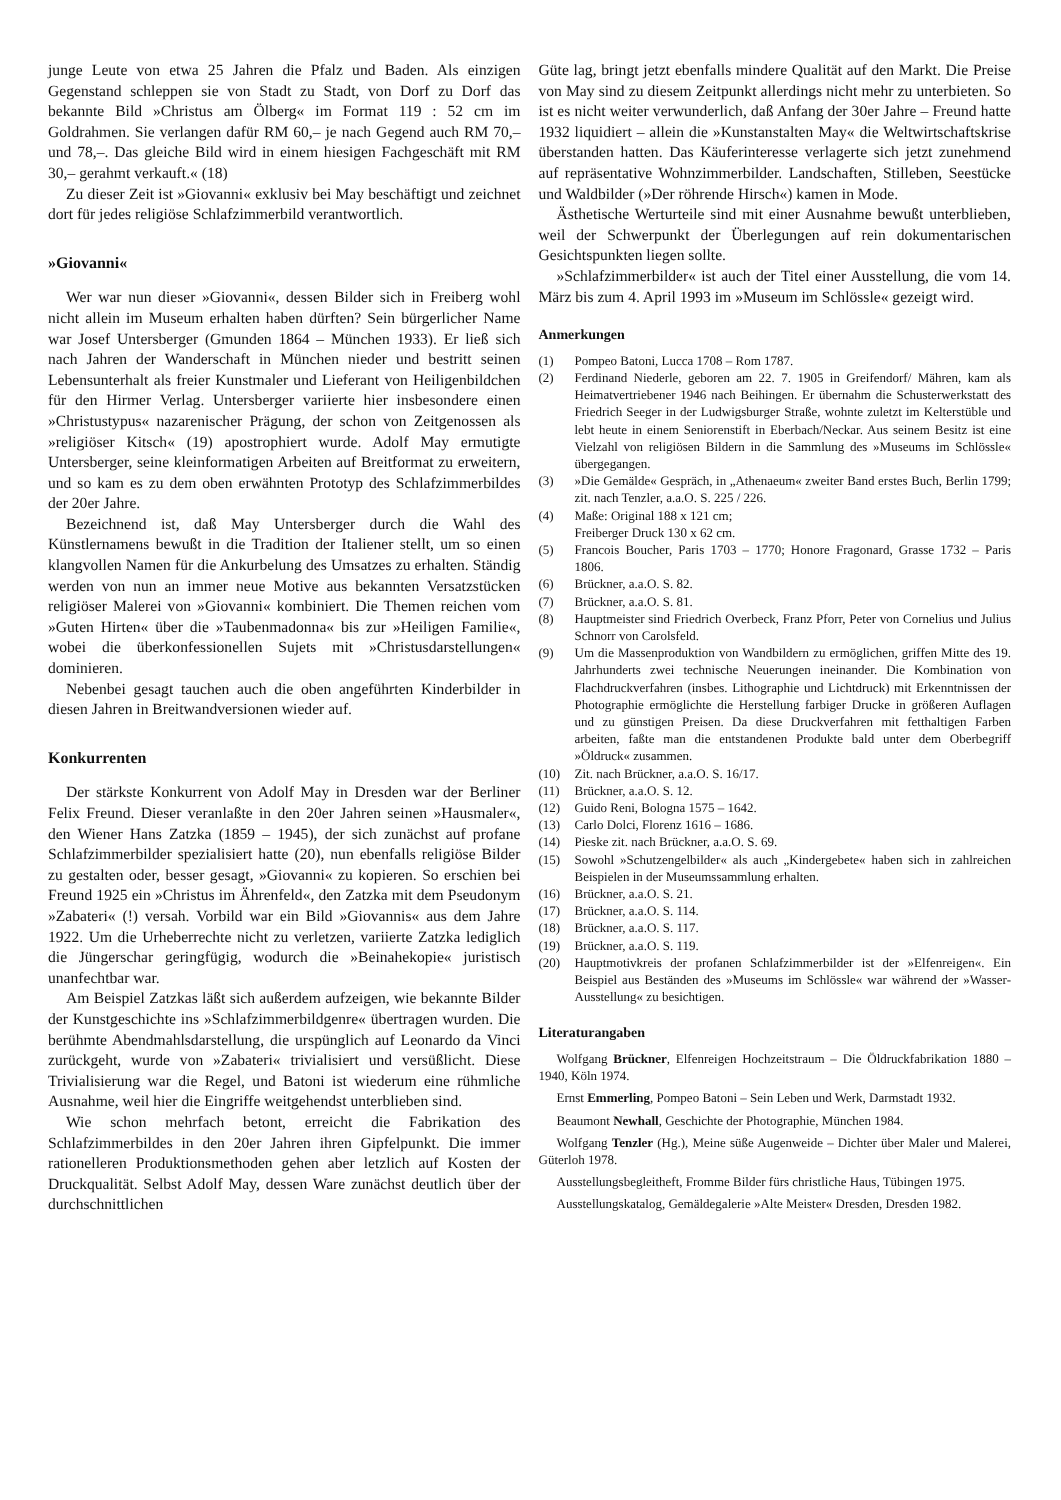junge Leute von etwa 25 Jahren die Pfalz und Baden. Als einzigen Gegenstand schleppen sie von Stadt zu Stadt, von Dorf zu Dorf das bekannte Bild »Christus am Ölberg« im Format 119 : 52 cm im Goldrahmen. Sie verlangen dafür RM 60,– je nach Gegend auch RM 70,– und 78,–. Das gleiche Bild wird in einem hiesigen Fachgeschäft mit RM 30,– gerahmt verkauft.« (18)
Zu dieser Zeit ist »Giovanni« exklusiv bei May beschäftigt und zeichnet dort für jedes religiöse Schlafzimmerbild verantwortlich.
»Giovanni«
Wer war nun dieser »Giovanni«, dessen Bilder sich in Freiberg wohl nicht allein im Museum erhalten haben dürften? Sein bürgerlicher Name war Josef Untersberger (Gmunden 1864 – München 1933). Er ließ sich nach Jahren der Wanderschaft in München nieder und bestritt seinen Lebensunterhalt als freier Kunstmaler und Lieferant von Heiligenbildchen für den Hirmer Verlag. Untersberger variierte hier insbesondere einen »Christustypus« nazarenischer Prägung, der schon von Zeitgenossen als »religiöser Kitsch« (19) apostrophiert wurde. Adolf May ermutigte Untersberger, seine kleinformatigen Arbeiten auf Breitformat zu erweitern, und so kam es zu dem oben erwähnten Prototyp des Schlafzimmerbildes der 20er Jahre.
Bezeichnend ist, daß May Untersberger durch die Wahl des Künstlernamens bewußt in die Tradition der Italiener stellt, um so einen klangvollen Namen für die Ankurbelung des Umsatzes zu erhalten. Ständig werden von nun an immer neue Motive aus bekannten Versatzstücken religiöser Malerei von »Giovanni« kombiniert. Die Themen reichen vom »Guten Hirten« über die »Taubenmadonna« bis zur »Heiligen Familie«, wobei die überkonfessionellen Sujets mit »Christusdarstellungen« dominieren.
Nebenbei gesagt tauchen auch die oben angeführten Kinderbilder in diesen Jahren in Breitwandversionen wieder auf.
Konkurrenten
Der stärkste Konkurrent von Adolf May in Dresden war der Berliner Felix Freund. Dieser veranlaßte in den 20er Jahren seinen »Hausmaler«, den Wiener Hans Zatzka (1859 – 1945), der sich zunächst auf profane Schlafzimmerbilder spezialisiert hatte (20), nun ebenfalls religiöse Bilder zu gestalten oder, besser gesagt, »Giovanni« zu kopieren. So erschien bei Freund 1925 ein »Christus im Ährenfeld«, den Zatzka mit dem Pseudonym »Zabateri« (!) versah. Vorbild war ein Bild »Giovannis« aus dem Jahre 1922. Um die Urheberrechte nicht zu verletzen, variierte Zatzka lediglich die Jüngerschar geringfügig, wodurch die »Beinahekopie« juristisch unanfechtbar war.
Am Beispiel Zatzkas läßt sich außerdem aufzeigen, wie bekannte Bilder der Kunstgeschichte ins »Schlafzimmerbildgenre« übertragen wurden. Die berühmte Abendmahlsdarstellung, die urspünglich auf Leonardo da Vinci zurückgeht, wurde von »Zabateri« trivialisiert und versüßlicht. Diese Trivialisierung war die Regel, und Batoni ist wiederum eine rühmliche Ausnahme, weil hier die Eingriffe weitgehendst unterblieben sind.
Wie schon mehrfach betont, erreicht die Fabrikation des Schlafzimmerbildes in den 20er Jahren ihren Gipfelpunkt. Die immer rationelleren Produktionsmethoden gehen aber letzlich auf Kosten der Druckqualität. Selbst Adolf May, dessen Ware zunächst deutlich über der durchschnittlichen
Güte lag, bringt jetzt ebenfalls mindere Qualität auf den Markt. Die Preise von May sind zu diesem Zeitpunkt allerdings nicht mehr zu unterbieten. So ist es nicht weiter verwunderlich, daß Anfang der 30er Jahre – Freund hatte 1932 liquidiert – allein die »Kunstanstalten May« die Weltwirtschaftskrise überstanden hatten. Das Käuferinteresse verlagerte sich jetzt zunehmend auf repräsentative Wohnzimmerbilder. Landschaften, Stilleben, Seestücke und Waldbilder (»Der röhrende Hirsch«) kamen in Mode.
Ästhetische Werturteile sind mit einer Ausnahme bewußt unterblieben, weil der Schwerpunkt der Überlegungen auf rein dokumentarischen Gesichtspunkten liegen sollte.
»Schlafzimmerbilder« ist auch der Titel einer Ausstellung, die vom 14. März bis zum 4. April 1993 im »Museum im Schlössle« gezeigt wird.
Anmerkungen
(1) Pompeo Batoni, Lucca 1708 – Rom 1787.
(2) Ferdinand Niederle, geboren am 22. 7. 1905 in Greifendorf/ Mähren, kam als Heimatvertriebener 1946 nach Beihingen. Er übernahm die Schusterwerkstatt des Friedrich Seeger in der Ludwigsburger Straße, wohnte zuletzt im Kelterstüble und lebt heute in einem Seniorenstift in Eberbach/Neckar. Aus seinem Besitz ist eine Vielzahl von religiösen Bildern in die Sammlung des »Museums im Schlössle« übergegangen.
(3) »Die Gemälde« Gespräch, in „Athenaeum« zweiter Band erstes Buch, Berlin 1799; zit. nach Tenzler, a.a.O. S. 225 / 226.
(4) Maße: Original 188 x 121 cm;
Freiberger Druck 130 x 62 cm.
(5) Francois Boucher, Paris 1703 – 1770; Honore Fragonard, Grasse 1732 – Paris 1806.
(6) Brückner, a.a.O. S. 82.
(7) Brückner, a.a.O. S. 81.
(8) Hauptmeister sind Friedrich Overbeck, Franz Pforr, Peter von Cornelius und Julius Schnorr von Carolsfeld.
(9) Um die Massenproduktion von Wandbildern zu ermöglichen, griffen Mitte des 19. Jahrhunderts zwei technische Neuerungen ineinander. Die Kombination von Flachdruckverfahren (insbes. Lithographie und Lichtdruck) mit Erkenntnissen der Photographie ermöglichte die Herstellung farbiger Drucke in größeren Auflagen und zu günstigen Preisen. Da diese Druckverfahren mit fetthaltigen Farben arbeiten, faßte man die entstandenen Produkte bald unter dem Oberbegriff »Öldruck« zusammen.
(10) Zit. nach Brückner, a.a.O. S. 16/17.
(11) Brückner, a.a.O. S. 12.
(12) Guido Reni, Bologna 1575 – 1642.
(13) Carlo Dolci, Florenz 1616 – 1686.
(14) Pieske zit. nach Brückner, a.a.O. S. 69.
(15) Sowohl »Schutzengelbilder« als auch „Kindergebete« haben sich in zahlreichen Beispielen in der Museumssammlung erhalten.
(16) Brückner, a.a.O. S. 21.
(17) Brückner, a.a.O. S. 114.
(18) Brückner, a.a.O. S. 117.
(19) Brückner, a.a.O. S. 119.
(20) Hauptmotivkreis der profanen Schlafzimmerbilder ist der »Elfenreigen«. Ein Beispiel aus Beständen des »Museums im Schlössle« war während der »Wasser-Ausstellung« zu besichtigen.
Literaturangaben
Wolfgang Brückner, Elfenreigen Hochzeitstraum – Die Öldruckfabrikation 1880 – 1940, Köln 1974.
Ernst Emmerling, Pompeo Batoni – Sein Leben und Werk, Darmstadt 1932.
Beaumont Newhall, Geschichte der Photographie, München 1984.
Wolfgang Tenzler (Hg.), Meine süße Augenweide – Dichter über Maler und Malerei, Güterloh 1978.
Ausstellungsbegleitheft, Fromme Bilder fürs christliche Haus, Tübingen 1975.
Ausstellungskatalog, Gemäldegalerie »Alte Meister« Dresden, Dresden 1982.